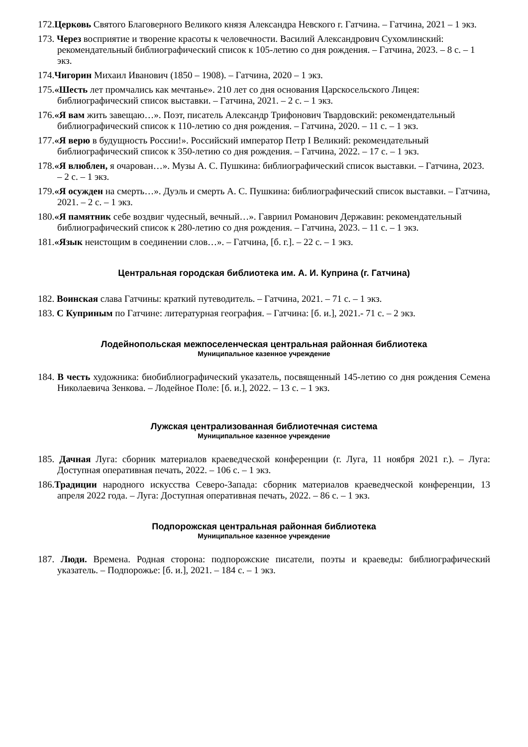172.Церковь Святого Благоверного Великого князя Александра Невского г. Гатчина. – Гатчина, 2021 – 1 экз.
173. Через восприятие и творение красоты к человечности. Василий Александрович Сухомлинский: рекомендательный библиографический список к 105-летию со дня рождения. – Гатчина, 2023. – 8 с. – 1 экз.
174.Чигорин Михаил Иванович (1850 – 1908). – Гатчина, 2020 – 1 экз.
175.«Шесть лет промчались как мечтанье». 210 лет со дня основания Царскосельского Лицея: библиографический список выставки. – Гатчина, 2021. – 2 с. – 1 экз.
176.«Я вам жить завещаю…». Поэт, писатель Александр Трифонович Твардовский: рекомендательный библиографический список к 110-летию со дня рождения. – Гатчина, 2020. – 11 с. – 1 экз.
177.«Я верю в будущность России!». Российский император Петр I Великий: рекомендательный библиографический список к 350-летию со дня рождения. – Гатчина, 2022. – 17 с. – 1 экз.
178.«Я влюблен, я очарован…». Музы А. С. Пушкина: библиографический список выставки. – Гатчина, 2023. – 2 с. – 1 экз.
179.«Я осужден на смерть…». Дуэль и смерть А. С. Пушкина: библиографический список выставки. – Гатчина, 2021. – 2 с. – 1 экз.
180.«Я памятник себе воздвиг чудесный, вечный…». Гавриил Романович Державин: рекомендательный библиографический список к 280-летию со дня рождения. – Гатчина, 2023. – 11 с. – 1 экз.
181.«Язык неистощим в соединении слов…». – Гатчина, [б. г.]. – 22 с. – 1 экз.
Центральная городская библиотека им. А. И. Куприна (г. Гатчина)
182. Воинская слава Гатчины: краткий путеводитель. – Гатчина, 2021. – 71 с. – 1 экз.
183. С Куприным по Гатчине: литературная география. – Гатчина: [б. и.], 2021.- 71 с. – 2 экз.
Лодейнопольская межпоселенческая центральная районная библиотека
Муниципальное казенное учреждение
184. В честь художника: биобиблиографический указатель, посвященный 145-летию со дня рождения Семена Николаевича Зенкова. – Лодейное Поле: [б. и.], 2022. – 13 с. – 1 экз.
Лужская централизованная библиотечная система
Муниципальное казенное учреждение
185. Дачная Луга: сборник материалов краеведческой конференции (г. Луга, 11 ноября 2021 г.). – Луга: Доступная оперативная печать, 2022. – 106 с. – 1 экз.
186.Традиции народного искусства Северо-Запада: сборник материалов краеведческой конференции, 13 апреля 2022 года. – Луга: Доступная оперативная печать, 2022. – 86 с. – 1 экз.
Подпорожская центральная районная библиотека
Муниципальное казенное учреждение
187. Люди. Времена. Родная сторона: подпорожские писатели, поэты и краеведы: библиографический указатель. – Подпорожье: [б. и.], 2021. – 184 с. – 1 экз.